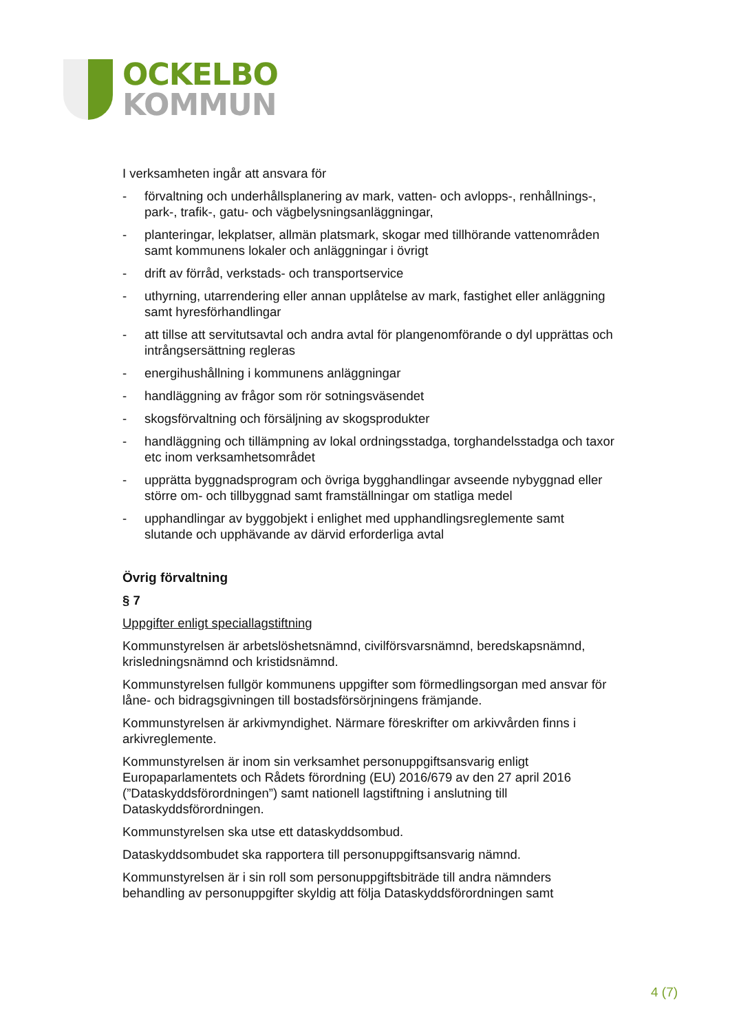OCKELBO
KOMMUN
I verksamheten ingår att ansvara för
- förvaltning och underhållsplanering av mark, vatten- och avlopps-, renhållnings-, park-, trafik-, gatu- och vägbelysningsanläggningar,
- planteringar, lekplatser, allmän platsmark, skogar med tillhörande vattenområden samt kommunens lokaler och anläggningar i övrigt
- drift av förråd, verkstads- och transportservice
- uthyrning, utarrendering eller annan upplåtelse av mark, fastighet eller anläggning samt hyresförhandlingar
- att tillse att servitutsavtal och andra avtal för plangenomförande o dyl upprättas och intrångsersättning regleras
- energihushållning i kommunens anläggningar
- handläggning av frågor som rör sotningsväsendet
- skogsförvaltning och försäljning av skogsprodukter
- handläggning och tillämpning av lokal ordningsstadga, torghandelsstadga och taxor etc inom verksamhetsområdet
- upprätta byggnadsprogram och övriga bygghandlingar avseende nybyggnad eller större om- och tillbyggnad samt framställningar om statliga medel
- upphandlingar av byggobjekt i enlighet med upphandlingsreglemente samt slutande och upphävande av därvid erforderliga avtal
Övrig förvaltning
§ 7
Uppgifter enligt speciallagstiftning
Kommunstyrelsen är arbetslöshetsnämnd, civilförsvarsnämnd, beredskapsnämnd, krisledningsnämnd och kristidsnämnd.
Kommunstyrelsen fullgör kommunens uppgifter som förmedlingsorgan med ansvar för låne- och bidragsgivningen till bostadsförsörjningens främjande.
Kommunstyrelsen är arkivmyndighet. Närmare föreskrifter om arkivvården finns i arkivreglemente.
Kommunstyrelsen är inom sin verksamhet personuppgiftsansvarig enligt Europaparlamentets och Rådets förordning (EU) 2016/679 av den 27 april 2016 (”Dataskyddsförordningen”) samt nationell lagstiftning i anslutning till Dataskyddsförordningen.
Kommunstyrelsen ska utse ett dataskyddsombud.
Dataskyddsombudet ska rapportera till personuppgiftsansvarig nämnd.
Kommunstyrelsen är i sin roll som personuppgiftsbiträde till andra nämnders behandling av personuppgifter skyldig att följa Dataskyddsförordningen samt
4 (7)